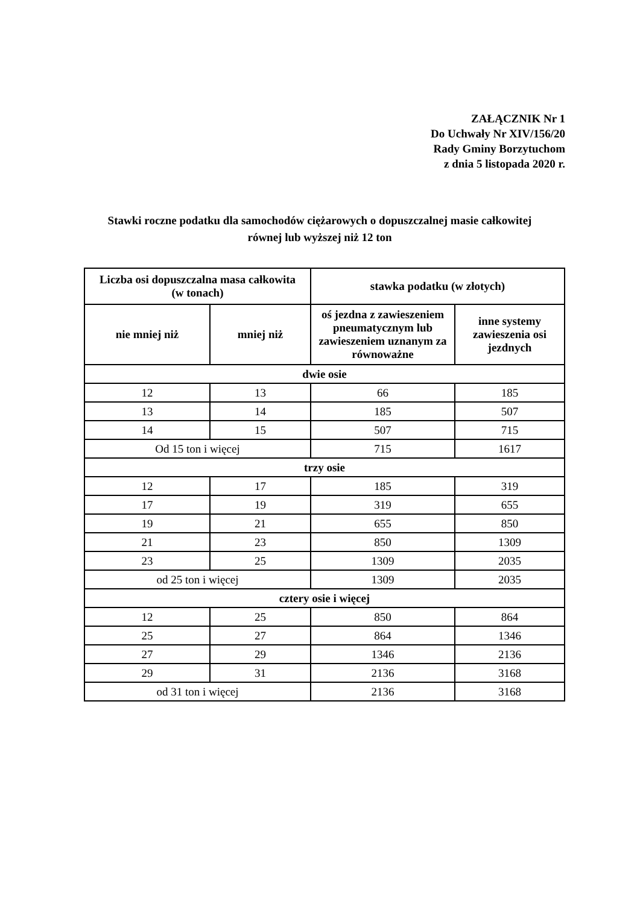ZAŁĄCZNIK Nr 1
Do Uchwały Nr XIV/156/20
Rady Gminy Borzytuchom
z dnia 5 listopada 2020 r.
Stawki roczne podatku dla samochodów ciężarowych o dopuszczalnej masie całkowitej
równej lub wyższej niż 12 ton
| Liczba osi dopuszczalna masa całkowita (w tonach) | | stawka podatku (w złotych) | |
| --- | --- | --- | --- |
| nie mniej niż | mniej niż | oś jezdna z zawieszeniem pneumatycznym lub zawieszeniem uznanym za równoważne | inne systemy zawieszenia osi jezdnych |
| dwie osie | | | |
| 12 | 13 | 66 | 185 |
| 13 | 14 | 185 | 507 |
| 14 | 15 | 507 | 715 |
| Od 15 ton i więcej | | 715 | 1617 |
| trzy osie | | | |
| 12 | 17 | 185 | 319 |
| 17 | 19 | 319 | 655 |
| 19 | 21 | 655 | 850 |
| 21 | 23 | 850 | 1309 |
| 23 | 25 | 1309 | 2035 |
| od 25 ton i więcej | | 1309 | 2035 |
| cztery osie i więcej | | | |
| 12 | 25 | 850 | 864 |
| 25 | 27 | 864 | 1346 |
| 27 | 29 | 1346 | 2136 |
| 29 | 31 | 2136 | 3168 |
| od 31 ton i więcej | | 2136 | 3168 |